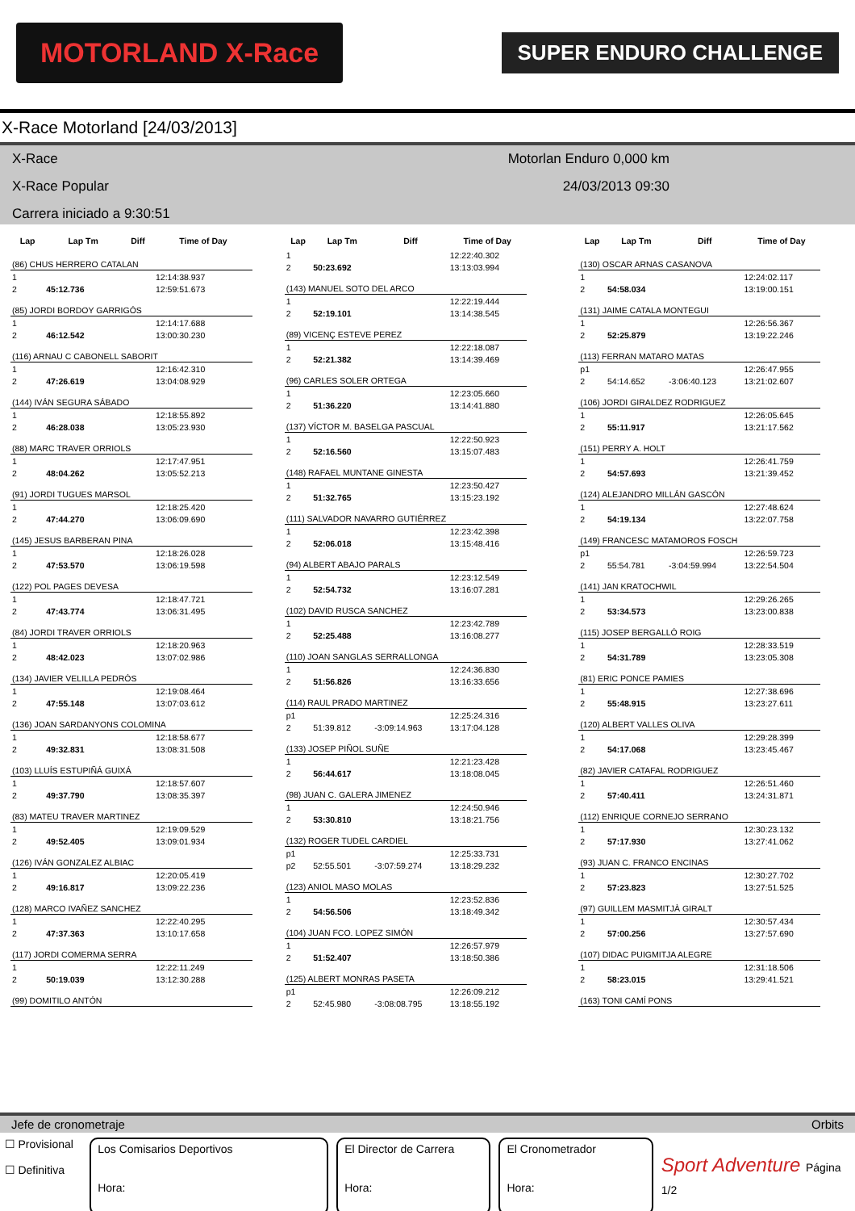MOTORLAND X-Race
SUPER ENDURO CHALLENGE
X-Race Motorland [24/03/2013]
X-Race Motorlan Enduro 0,000 km
X-Race Popular 24/03/2013 09:30
Carrera iniciado a 9:30:51
| Lap | Lap Tm | Diff | Time of Day |
| --- | --- | --- | --- |
| (86) CHUS HERRERO CATALAN | | | |
| 1 | | | 12:14:38.937 |
| 2 | 45:12.736 | | 12:59:51.673 |
| (85) JORDI BORDOY GARRIGÓS | | | |
| 1 | | | 12:14:17.688 |
| 2 | 46:12.542 | | 13:00:30.230 |
| (116) ARNAU C CABONELL SABORIT | | | |
| 1 | | | 12:16:42.310 |
| 2 | 47:26.619 | | 13:04:08.929 |
| (144) IVÁN SEGURA SÁBADO | | | |
| 1 | | | 12:18:55.892 |
| 2 | 46:28.038 | | 13:05:23.930 |
| (88) MARC TRAVER ORRIOLS | | | |
| 1 | | | 12:17:47.951 |
| 2 | 48:04.262 | | 13:05:52.213 |
| (91) JORDI TUGUES MARSOL | | | |
| 1 | | | 12:18:25.420 |
| 2 | 47:44.270 | | 13:06:09.690 |
| (145) JESUS BARBERAN PINA | | | |
| 1 | | | 12:18:26.028 |
| 2 | 47:53.570 | | 13:06:19.598 |
| (122) POL PAGES DEVESA | | | |
| 1 | | | 12:18:47.721 |
| 2 | 47:43.774 | | 13:06:31.495 |
| (84) JORDI TRAVER ORRIOLS | | | |
| 1 | | | 12:18:20.963 |
| 2 | 48:42.023 | | 13:07:02.986 |
| (134) JAVIER VELILLA PEDRÓS | | | |
| 1 | | | 12:19:08.464 |
| 2 | 47:55.148 | | 13:07:03.612 |
| (136) JOAN SARDANYONS COLOMINA | | | |
| 1 | | | 12:18:58.677 |
| 2 | 49:32.831 | | 13:08:31.508 |
| (103) LLUÍS ESTUPIÑÁ GUIXÁ | | | |
| 1 | | | 12:18:57.607 |
| 2 | 49:37.790 | | 13:08:35.397 |
| (83) MATEU TRAVER MARTINEZ | | | |
| 1 | | | 12:19:09.529 |
| 2 | 49:52.405 | | 13:09:01.934 |
| (126) IVÁN GONZALEZ ALBIAC | | | |
| 1 | | | 12:20:05.419 |
| 2 | 49:16.817 | | 13:09:22.236 |
| (128) MARCO IVAÑEZ SANCHEZ | | | |
| 1 | | | 12:22:40.295 |
| 2 | 47:37.363 | | 13:10:17.658 |
| (117) JORDI COMERMA SERRA | | | |
| 1 | | | 12:22:11.249 |
| 2 | 50:19.039 | | 13:12:30.288 |
| (99) DOMITILO ANTÓN | | | |
| Lap | Lap Tm | Diff | Time of Day |
| --- | --- | --- | --- |
| 1 | | | 12:22:40.302 |
| 2 | 50:23.692 | | 13:13:03.994 |
| (143) MANUEL SOTO DEL ARCO | | | |
| 1 | | | 12:22:19.444 |
| 2 | 52:19.101 | | 13:14:38.545 |
| (89) VICENÇ ESTEVE PEREZ | | | |
| 1 | | | 12:22:18.087 |
| 2 | 52:21.382 | | 13:14:39.469 |
| (96) CARLES SOLER ORTEGA | | | |
| 1 | | | 12:23:05.660 |
| 2 | 51:36.220 | | 13:14:41.880 |
| (137) VÍCTOR M. BASELGA PASCUAL | | | |
| 1 | | | 12:22:50.923 |
| 2 | 52:16.560 | | 13:15:07.483 |
| (148) RAFAEL MUNTANE GINESTA | | | |
| 1 | | | 12:23:50.427 |
| 2 | 51:32.765 | | 13:15:23.192 |
| (111) SALVADOR NAVARRO GUTIÉRREZ | | | |
| 1 | | | 12:23:42.398 |
| 2 | 52:06.018 | | 13:15:48.416 |
| (94) ALBERT ABAJO PARALS | | | |
| 1 | | | 12:23:12.549 |
| 2 | 52:54.732 | | 13:16:07.281 |
| (102) DAVID RUSCA SANCHEZ | | | |
| 1 | | | 12:23:42.789 |
| 2 | 52:25.488 | | 13:16:08.277 |
| (110) JOAN SANGLAS SERRALLONGA | | | |
| 1 | | | 12:24:36.830 |
| 2 | 51:56.826 | | 13:16:33.656 |
| (114) RAUL PRADO MARTINEZ | | | |
| p1 | | | 12:25:24.316 |
| 2 | 51:39.812 | -3:09:14.963 | 13:17:04.128 |
| (133) JOSEP PIÑOL SUÑE | | | |
| 1 | | | 12:21:23.428 |
| 2 | 56:44.617 | | 13:18:08.045 |
| (98) JUAN C. GALERA JIMENEZ | | | |
| 1 | | | 12:24:50.946 |
| 2 | 53:30.810 | | 13:18:21.756 |
| (132) ROGER TUDEL CARDIEL | | | |
| p1 | | | 12:25:33.731 |
| p2 | 52:55.501 | -3:07:59.274 | 13:18:29.232 |
| (123) ANIOL MASO MOLAS | | | |
| 1 | | | 12:23:52.836 |
| 2 | 54:56.506 | | 13:18:49.342 |
| (104) JUAN FCO. LOPEZ SIMÓN | | | |
| 1 | | | 12:26:57.979 |
| 2 | 51:52.407 | | 13:18:50.386 |
| (125) ALBERT MONRAS PASETA | | | |
| p1 | | | 12:26:09.212 |
| 2 | 52:45.980 | -3:08:08.795 | 13:18:55.192 |
| Lap | Lap Tm | Diff | Time of Day |
| --- | --- | --- | --- |
| (130) OSCAR ARNAS CASANOVA | | | |
| 1 | | | 12:24:02.117 |
| 2 | 54:58.034 | | 13:19:00.151 |
| (131) JAIME CATALA MONTEGUI | | | |
| 1 | | | 12:26:56.367 |
| 2 | 52:25.879 | | 13:19:22.246 |
| (113) FERRAN MATARO MATAS | | | |
| p1 | | | 12:26:47.955 |
| 2 | 54:14.652 | -3:06:40.123 | 13:21:02.607 |
| (106) JORDI GIRALDEZ RODRIGUEZ | | | |
| 1 | | | 12:26:05.645 |
| 2 | 55:11.917 | | 13:21:17.562 |
| (151) PERRY A. HOLT | | | |
| 1 | | | 12:26:41.759 |
| 2 | 54:57.693 | | 13:21:39.452 |
| (124) ALEJANDRO MILLÁN GASCÓN | | | |
| 1 | | | 12:27:48.624 |
| 2 | 54:19.134 | | 13:22:07.758 |
| (149) FRANCESC MATAMOROS FOSCH | | | |
| p1 | | | 12:26:59.723 |
| 2 | 55:54.781 | -3:04:59.994 | 13:22:54.504 |
| (141) JAN KRATOCHWIL | | | |
| 1 | | | 12:29:26.265 |
| 2 | 53:34.573 | | 13:23:00.838 |
| (115) JOSEP BERGALLÓ ROIG | | | |
| 1 | | | 12:28:33.519 |
| 2 | 54:31.789 | | 13:23:05.308 |
| (81) ERIC PONCE PAMIES | | | |
| 1 | | | 12:27:38.696 |
| 2 | 55:48.915 | | 13:23:27.611 |
| (120) ALBERT VALLES OLIVA | | | |
| 1 | | | 12:29:28.399 |
| 2 | 54:17.068 | | 13:23:45.467 |
| (82) JAVIER CATAFAL RODRIGUEZ | | | |
| 1 | | | 12:26:51.460 |
| 2 | 57:40.411 | | 13:24:31.871 |
| (112) ENRIQUE CORNEJO SERRANO | | | |
| 1 | | | 12:30:23.132 |
| 2 | 57:17.930 | | 13:27:41.062 |
| (93) JUAN C. FRANCO ENCINAS | | | |
| 1 | | | 12:30:27.702 |
| 2 | 57:23.823 | | 13:27:51.525 |
| (97) GUILLEM MASMITJÀ GIRALT | | | |
| 1 | | | 12:30:57.434 |
| 2 | 57:00.256 | | 13:27:57.690 |
| (107) DIDAC PUIGMITJA ALEGRE | | | |
| 1 | | | 12:31:18.506 |
| 2 | 58:23.015 | | 13:29:41.521 |
| (163) TONI CAMÍ PONS | | | |
Jefe de cronometraje Orbits
☐ Provisional
☐ Definitiva
Los Comisarios Deportivos
Hora:
El Director de Carrera
Hora:
El Cronometrador
Hora:
Sport Adventure Página 1/2